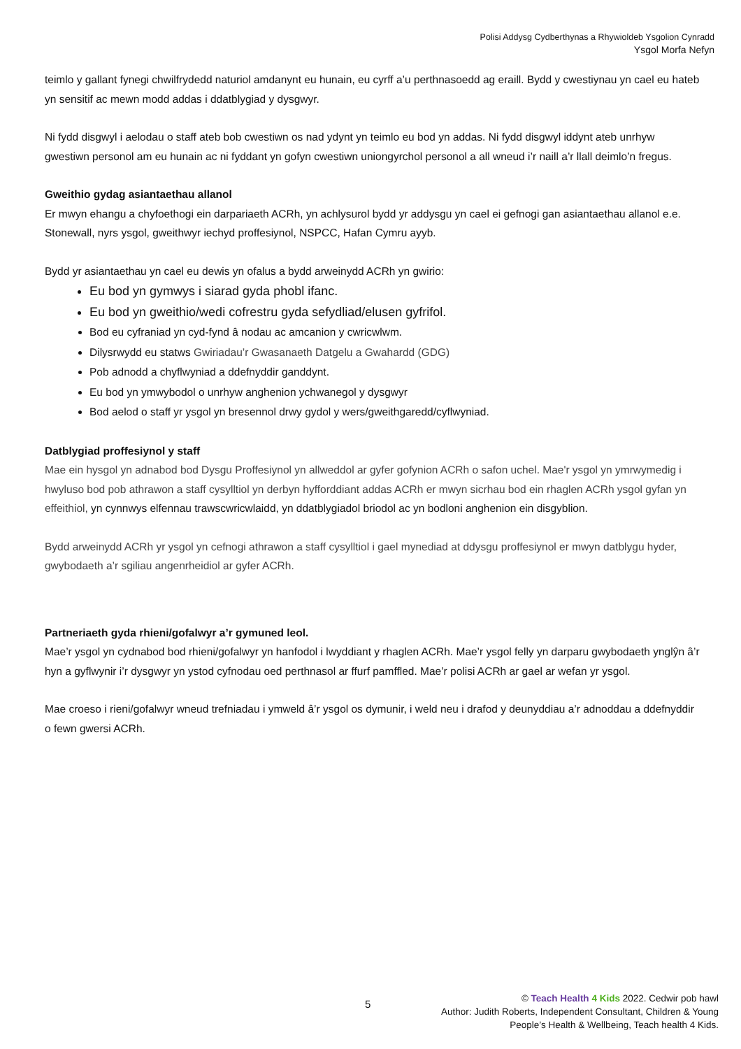Polisi Addysg Cydberthynas a Rhywioldeb Ysgolion Cynradd
Ysgol Morfa Nefyn
teimlo y gallant fynegi chwilfrydedd naturiol amdanynt eu hunain, eu cyrff a’u perthnasoedd ag eraill. Bydd y cwestiynau yn cael eu hateb yn sensitif ac mewn modd addas i ddatblygiad y dysgwyr.
Ni fydd disgwyl i aelodau o staff ateb bob cwestiwn os nad ydynt yn teimlo eu bod yn addas. Ni fydd disgwyl iddynt ateb unrhyw gwestiwn personol am eu hunain ac ni fyddant yn gofyn cwestiwn uniongyrchol personol a all wneud i’r naill a’r llall deimlo’n fregus.
Gweithio gydag asiantaethau allanol
Er mwyn ehangu a chyfoethogi ein darpariaeth ACRh, yn achlysurol bydd yr addysgu yn cael ei gefnogi gan asiantaethau allanol e.e. Stonewall, nyrs ysgol, gweithwyr iechyd proffesiynol, NSPCC, Hafan Cymru ayyb.
Bydd yr asiantaethau yn cael eu dewis yn ofalus a bydd arweinydd ACRh yn gwirio:
Eu bod yn gymwys i siarad gyda phobl ifanc.
Eu bod yn gweithio/wedi cofrestru gyda sefydliad/elusen gyfrifol.
Bod eu cyfraniad yn cyd-fynd â nodau ac amcanion y cwricwlwm.
Dilysrwydd eu statws Gwiriadau’r Gwasanaeth Datgelu a Gwahardd (GDG)
Pob adnodd a chyflwyniad a ddefnyddir ganddynt.
Eu bod yn ymwybodol o unrhyw anghenion ychwanegol y dysgwyr
Bod aelod o staff yr ysgol yn bresennol drwy gydol y wers/gweithgaredd/cyflwyniad.
Datblygiad proffesiynol y staff
Mae ein hysgol yn adnabod bod Dysgu Proffesiynol yn allweddol ar gyfer gofynion ACRh o safon uchel. Mae'r ysgol yn ymrwymedig i hwyluso bod pob athrawon a staff cysylltiol yn derbyn hyfforddiant addas ACRh er mwyn sicrhau bod ein rhaglen ACRh ysgol gyfan yn effeithiol, yn cynnwys elfennau trawscwricwlaidd, yn ddatblygiadol briodol ac yn bodloni anghenion ein disgyblion.
Bydd arweinydd ACRh yr ysgol yn cefnogi athrawon a staff cysylltiol i gael mynediad at ddysgu proffesiynol er mwyn datblygu hyder, gwybodaeth a’r sgiliau angenrheidiol ar gyfer ACRh.
Partneriaeth gyda rhieni/gofalwyr a’r gymuned leol.
Mae’r ysgol yn cydnabod bod rhieni/gofalwyr yn hanfodol i lwyddiant y rhaglen ACRh. Mae’r ysgol felly yn darparu gwybodaeth ynglŷn â’r hyn a gyflwynir i’r dysgwyr yn ystod cyfnodau oed perthnasol ar ffurf pamffled. Mae’r polisi ACRh ar gael ar wefan yr ysgol.
Mae croeso i rieni/gofalwyr wneud trefniadau i ymweld â’r ysgol os dymunir, i weld neu i drafod y deunyddiau a’r adnoddau a ddefnyddir o fewn gwersi ACRh.
5
© Teach Health 4 Kids 2022. Cedwir pob hawl
Author: Judith Roberts, Independent Consultant, Children & Young People’s Health & Wellbeing, Teach health 4 Kids.